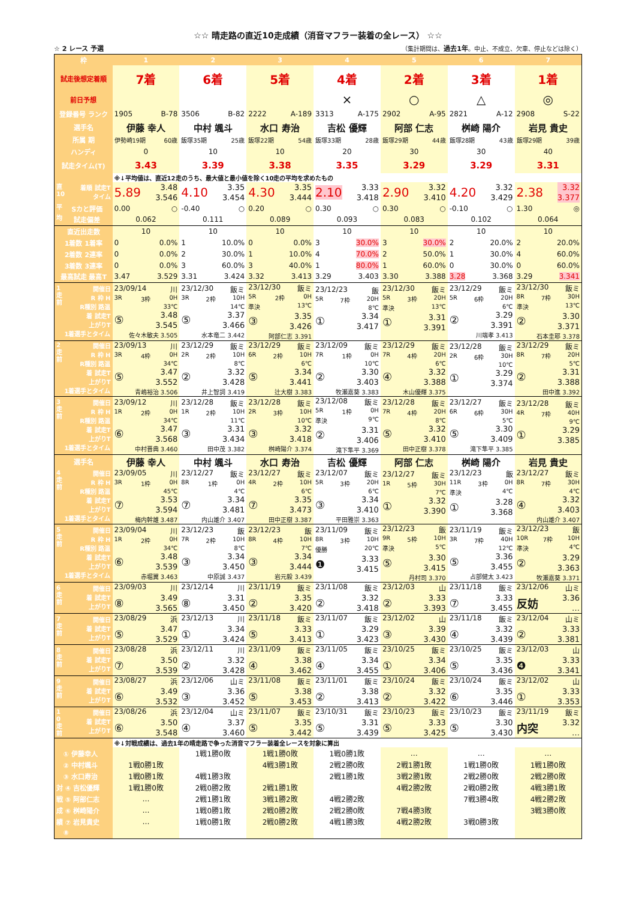☆☆ 晴走路の直近10走成績（消音マフラー装着の全レース） ☆☆
☆ 2 レース 予選 （集計期間は、過去1年。中止、不成立、欠車、停止などは除く）
| 枠 | 1 | 2 | 3 | 4 | 5 | 6 | 7 |
| --- | --- | --- | --- | --- | --- | --- | --- |
| 試走後想定着順 | 7着 | 6着 | 5着 | 4着 | 2着 | 3着 | 1着 |
| 前日予想 | | | | × | ○ | △ | ◎ |
| 登録番号 ランク | 1905 B-78 | 3506 B-82 | 2222 A-189 | 3313 A-175 | 2902 A-95 | 2821 A-12 | 2908 S-22 |
| 選手名 | 伊藤 幸人 | 中村 颯斗 | 水口 寿治 | 吉松 優輝 | 阿部 仁志 | 桝崎 陽介 | 岩見 貴史 |
| 所属 期 | 伊勢崎19期 60歳 | 飯塚35期 25歳 | 飯塚22期 54歳 | 飯塚33期 28歳 | 飯塚29期 44歳 | 飯塚28期 43歳 | 飯塚29期 39歳 |
| ハンディ | 0 | 10 | 10 | 20 | 30 | 30 | 40 |
| 試走タイム(T) | 3.43 | 3.39 | 3.38 | 3.35 | 3.29 | 3.29 | 3.31 |
| | ※↓平均値は、直近12走のうち、最大値と最小値を除く10走の平均を求めたもの | | | | | | |
| 直 10 着順 試走T タイム | 5.89 3.48 3.546 | 4.10 3.35 3.454 | 4.30 3.35 3.444 | 2.10 3.33 3.418 | 2.90 3.32 3.410 | 4.20 3.32 3.429 | 2.38 3.32 3.377 |
| 平 Sカと評価 | 0.00 ○ | -0.40 ○ | 0.20 ○ | 0.30 ○ | 0.30 ○ | -0.10 ○ | 1.30 ◎ |
| 均 試走偏差 | 0.062 | 0.111 | 0.089 | 0.093 | 0.083 | 0.102 | 0.064 |
| 直近出走数 | 10 | 10 | 10 | 10 | 10 | 10 | 10 |
| 1着数 1着率 | 0 0.0% | 1 10.0% | 0 0.0% | 3 30.0% | 3 30.0% | 2 20.0% | 2 20.0% |
| 2着数 2連率 | 0 0.0% | 2 30.0% | 1 10.0% | 4 70.0% | 2 50.0% | 1 30.0% | 4 60.0% |
| 3着数 3連率 | 0 0.0% | 3 60.0% | 3 40.0% | 1 80.0% | 1 60.0% | 0 30.0% | 0 60.0% |
| 最高試走 最高T | 3.47 3.529 | 3.31 3.424 | 3.32 3.413 | 3.29 3.403 | 3.30 3.388 | 3.28 3.368 | 3.29 3.341 |
| 1 走 前 開催日 R 枠 H R種別 路温 着 試走T 上がりT 1着選手とタイム | 23/09/14 川 3R 3枠 0H 33℃ ⑤ 3.48 3.545 佐々木敏夫 3.505 | 23/12/30 飯ミ 3R 2枠 10H 14℃ ⑤ 3.37 3.466 水本竜二 3.442 | 23/12/30 飯ミ 5R 2枠 0H 準決 13℃ ③ 3.35 3.426 阿部仁志 3.391 | 23/12/23 飯 5R 7枠 20H 8℃ ① 3.34 3.417 | 23/12/30 飯ミ 5R 3枠 20H 準決 13℃ ① 3.31 3.391 | 23/12/29 飯ミ 5R 6枠 20H 6℃ ② 3.29 3.391 川端孝 3.413 | 23/12/30 飯ミ 8R 7枠 30H 準決 13℃ ② 3.30 3.371 石本圭耶 3.378 |
| 2 走 前 開催日 R 枠 H R種別 路温 着 試走T 上がりT 1着選手とタイム | 23/09/13 川 3R 4枠 0H 34℃ ⑤ 3.47 3.552 青嶋裕治 3.506 | 23/12/29 飯ミ 2R 2枠 10H 8℃ ② 3.32 3.428 井上智詞 3.419 | 23/12/29 飯ミ 6R 2枠 10H 6℃ ⑤ 3.34 3.441 辻大樹 3.383 | 23/12/09 飯ミ 7R 1枠 0H 10℃ ② 3.30 3.403 牧瀬嘉葵 3.383 | 23/12/29 飯ミ 7R 4枠 20H 6℃ ④ 3.32 3.388 木山優輝 3.375 | 23/12/28 飯ミ 2R 6枠 30H 10℃ ① 3.29 3.374 | 23/12/29 飯ミ 8R 7枠 20H 5℃ ② 3.31 3.388 田中進 3.392 |
| 3 走 前 開催日 R 枠 H R種別 路温 着 試走T 上がりT 1着選手とタイム | 23/09/12 川 1R 2枠 0H 34℃ ⑥ 3.47 3.568 中村晋典 3.460 | 23/12/28 飯ミ 1R 2枠 10H 11℃ ③ 3.31 3.434 田中茂 3.382 | 23/12/28 飯ミ 2R 3枠 10H 10℃ ③ 3.32 3.418 桝崎陽介 3.374 | 23/12/08 飯ミ 5R 1枠 0H 準決 9℃ ② 3.31 3.406 滝下隼平 3.369 | 23/12/28 飯ミ 7R 4枠 20H 8℃ ⑤ 3.32 3.410 田中正樹 3.378 | 23/12/27 飯ミ 6R 6枠 30H 5℃ ⑤ 3.30 3.409 滝下隼平 3.385 | 23/12/28 飯ミ 4R 7枠 40H 9℃ ① 3.29 3.385 |
| 選手名 | 伊藤 幸人 | 中村 颯斗 | 水口 寿治 | 吉松 優輝 | 阿部 仁志 | 桝崎 陽介 | 岩見 貴史 |
| 4 走 前 開催日 R 枠 H R種別 路温 着 試走T 上がりT 1着選手とタイム | 23/09/05 川 3R 1枠 0H 45℃ ⑦ 3.53 3.594 梅内幹雄 3.487 | 23/12/27 飯ミ 8R 1枠 0H 4℃ ⑦ 3.34 3.481 内山雄介 3.407 | 23/12/27 飯ミ 4R 2枠 10H 6℃ ⑦ 3.35 3.473 田中正樹 3.387 | 23/12/07 飯ミ 5R 3枠 20H 6℃ ③ 3.34 3.410 平田雅崇 3.363 | 23/12/27 飯ミ 1R 5枠 30H 7℃ ① 3.32 3.390 | 23/12/23 飯 11R 3枠 0H 準決 4℃ ① 3.28 3.368 | 23/12/27 飯ミ 8R 7枠 30H 4℃ ④ 3.32 3.403 内山雄介 3.407 |
| 5 走 前 開催日 R 枠 H R種別 路温 着 試走T 上がりT 1着選手とタイム | 23/09/04 川 1R 2枠 0H 34℃ ⑥ 3.48 3.539 赤堀翼 3.463 | 23/12/23 飯 7R 2枠 10H 8℃ ③ 3.34 3.450 中原誠 3.437 | 23/12/23 飯 8R 4枠 10H 7℃ ③ 3.34 3.444 岩元毅 3.439 | 23/11/09 飯ミ 8R 3枠 10H 優勝 20℃ ❶ 3.33 3.415 | 23/12/23 飯 9R 5枠 10H 準決 5℃ ⑤ 3.30 3.415 丹村司 3.370 | 23/11/19 飯ミ 3R 7枠 40H 12℃ ⑤ 3.36 3.455 占部健太 3.423 | 23/12/23 飯 10R 7枠 10H 準決 4℃ ② 3.29 3.363 牧瀬嘉葵 3.371 |
| 6 走 前 開催日 着 試走T 上がりT | 23/09/03 川 ⑧ 3.49 3.565 | 23/12/14 川 ⑧ 3.31 3.450 | 23/11/19 飯ミ ② 3.35 3.420 | 23/11/08 飯ミ ② 3.32 3.418 | 23/12/03 山 ② 3.33 3.393 | 23/11/18 飯ミ ⑦ 3.33 3.455 | 23/12/06 山ミ 反妨 3.36 … |
| 7 走 前 開催日 着 試走T 上がりT | 23/08/29 浜 ⑤ 3.47 3.529 | 23/12/13 川 ① 3.34 3.424 | 23/11/18 飯ミ ⑤ 3.33 3.413 | 23/11/07 飯ミ ① 3.29 3.423 | 23/12/02 山 ③ 3.39 3.430 | 23/11/18 飯ミ ④ 3.32 3.439 | 23/12/04 山ミ ② 3.33 3.381 |
| 8 走 前 開催日 着 試走T 上がりT | 23/08/28 浜 ⑦ 3.50 3.539 | 23/12/11 川 ② 3.32 3.428 | 23/11/09 飯ミ ④ 3.38 3.462 | 23/11/05 飯ミ ④ 3.34 3.455 | 23/10/25 飯ミ ① 3.34 3.406 | 23/10/25 飯ミ ⑤ 3.35 3.436 | 23/12/03 山 ❹ 3.33 3.341 |
| 9 走 前 開催日 着 試走T 上がりT | 23/08/27 浜 ⑥ 3.49 3.532 | 23/12/06 山ミ ③ 3.36 3.452 | 23/11/08 飯ミ ⑤ 3.38 3.453 | 23/11/01 飯ミ ② 3.38 3.413 | 23/10/24 飯ミ ② 3.32 3.422 | 23/10/24 飯ミ ⑥ 3.35 3.446 | 23/12/02 山 ① 3.33 3.353 |
| 1 0 走 前 開催日 着 試走T 上がりT | 23/08/26 浜 ⑥ 3.50 3.548 | 23/12/04 山ミ ④ 3.37 3.460 | 23/11/07 飯ミ ⑤ 3.35 3.442 | 23/10/31 飯ミ ⑤ 3.31 3.439 | 23/10/23 飯ミ ⑤ 3.33 3.425 | 23/10/23 飯ミ ⑤ 3.30 3.430 | 23/11/19 飯ミ 内突 3.32 … |
| | ※↓対戦成績は、過去1年の晴走路で争った消音マフラー装着全レースを対象に算出 | | | | | | |
| ① 伊藤幸人 | | 1戦1勝0敗 | 1戦1勝0敗 | 1戦0勝1敗 | … | … | … |
| ② 中村颯斗 | 1戦0勝1敗 | | 4戦3勝1敗 | 2戦2勝0敗 | 2戦1勝1敗 | 1戦1勝0敗 | 1戦1勝0敗 |
| ③ 水口寿治 | 1戦0勝1敗 | 4戦1勝3敗 | | 2戦1勝1敗 | 3戦2勝1敗 | 2戦2勝0敗 | 2戦2勝0敗 |
| 対 ④ 吉松優輝 | 1戦1勝0敗 | 2戦0勝2敗 | 2戦1勝1敗 | | 4戦2勝2敗 | 2戦0勝2敗 | 4戦3勝1敗 |
| 戦 ⑤ 阿部仁志 | … | 2戦1勝1敗 | 3戦1勝2敗 | 4戦2勝2敗 | | 7戦3勝4敗 | 4戦2勝2敗 |
| 成 ⑥ 桝崎陽介 | … | 1戦0勝1敗 | 2戦0勝2敗 | 2戦2勝0敗 | 7戦4勝3敗 | | 3戦3勝0敗 |
| 績 ⑦ 岩見貴史 | … | 1戦0勝1敗 | 2戦0勝2敗 | 4戦1勝3敗 | 4戦2勝2敗 | 3戦0勝3敗 | |
| ⑧ | | | | | | | |